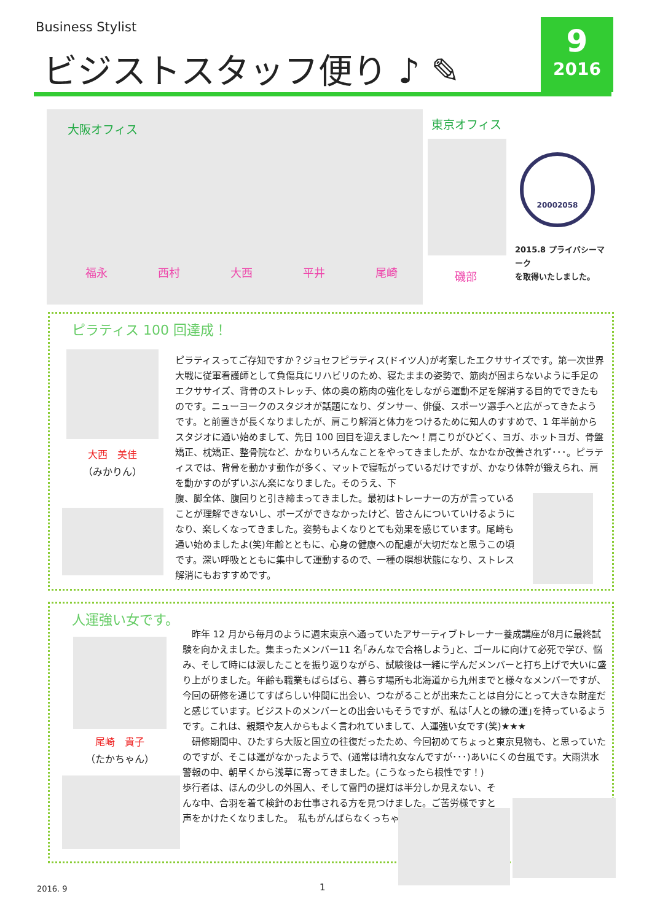Business Stylist
ビジストスタッフ便り ♪ ✎
9
2016
大阪オフィス
福永 西村 大西 平井 尾崎
東京オフィス
磯部
20002058
2015.8 プライバシーマーク
を取得いたしました。
ピラティス 100 回達成！
大西　美佳
（みかりん）
ピラティスってご存知ですか？ジョセフピラティス(ドイツ人)が考案したエクササイズです。第一次世界大戦に従軍看護師として負傷兵にリハビリのため、寝たままの姿勢で、筋肉が固まらないように手足のエクササイズ、背骨のストレッチ、体の奥の筋肉の強化をしながら運動不足を解消する目的でできたものです。ニューヨークのスタジオが話題になり、ダンサー、俳優、スポーツ選手へと広がってきたようです。と前置きが長くなりましたが、肩こり解消と体力をつけるために知人のすすめで、1 年半前からスタジオに通い始めまして、先日 100 回目を迎えました～！肩こりがひどく、ヨガ、ホットヨガ、骨盤矯正、枕矯正、整骨院など、かなりいろんなことをやってきましたが、なかなか改善されず･･･。ピラティスでは、背骨を動かす動作が多く、マットで寝転がっているだけですが、かなり体幹が鍛えられ、肩を動かすのがずいぶん楽になりました。そのうえ、下
腹、脚全体、腹回りと引き締まってきました。最初はトレーナーの方が言っていることが理解できないし、ポーズができなかったけど、皆さんについていけるようになり、楽しくなってきました。姿勢もよくなりとても効果を感じています。尾崎も通い始めましたよ(笑)年齢とともに、心身の健康への配慮が大切だなと思うこの頃です。深い呼吸とともに集中して運動するので、一種の瞑想状態になり、ストレス解消にもおすすめです。
人運強い女です。
尾崎　貴子
（たかちゃん）
　昨年 12 月から毎月のように週末東京へ通っていたアサーティブトレーナー養成講座が8月に最終試験を向かえました。集まったメンバー11 名｢みんなで合格しよう｣と、ゴールに向けて必死で学び、悩み、そして時には涙したことを振り返りながら、試験後は一緒に学んだメンバーと打ち上げで大いに盛り上がりました。年齢も職業もばらばら、暮らす場所も北海道から九州までと様々なメンバーですが、今回の研修を通じてすばらしい仲間に出会い、つながることが出来たことは自分にとって大きな財産だと感じています。ビジストのメンバーとの出会いもそうですが、私は｢人との縁の運｣を持っているようです。これは、親類や友人からもよく言われていまして、人運強い女です(笑)★★★
　研修期間中、ひたすら大阪と国立の往復だったため、今回初めてちょっと東京見物も、と思っていたのですが、そこは運がなかったようで、(通常は晴れ女なんですが･･･)あいにくの台風です。大雨洪水警報の中、朝早くから浅草に寄ってきました。(こうなったら根性です！)
歩行者は、ほんの少しの外国人、そして雷門の提灯は半分しか見えない、そんな中、合羽を着て検針のお仕事される方を見つけました。ご苦労様ですと声をかけたくなりました。　私もがんばらなくっちゃ！
2016. 9 1